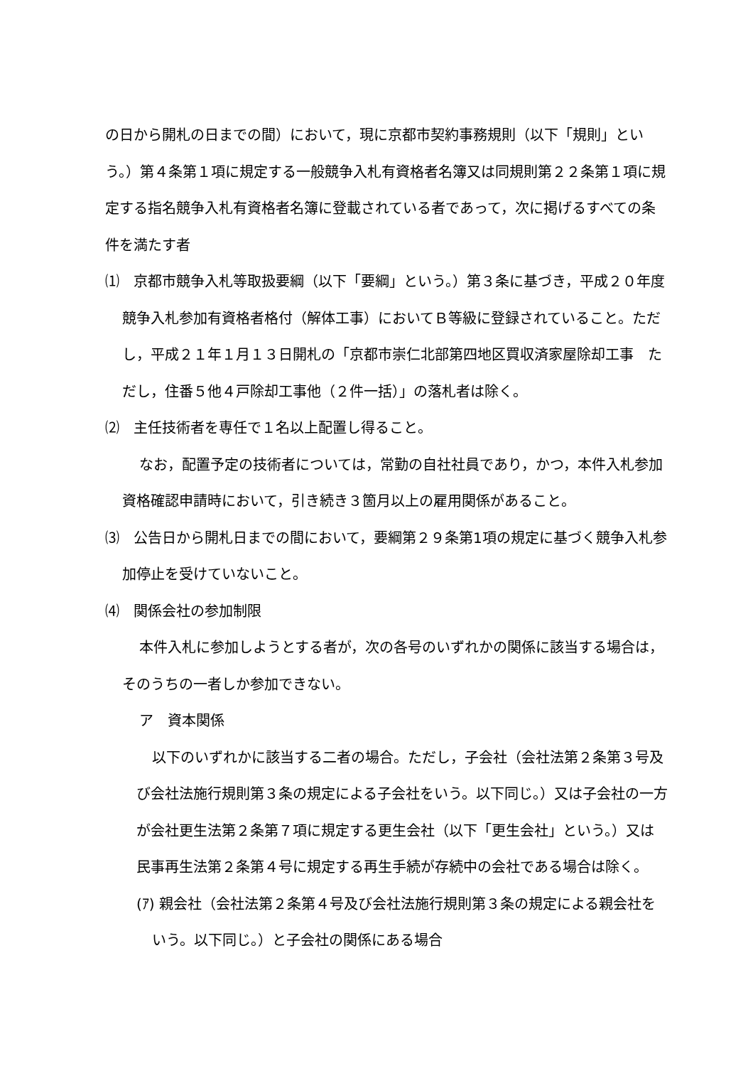の日から開札の日までの間）において，現に京都市契約事務規則（以下「規則」という。）第４条第１項に規定する一般競争入札有資格者名簿又は同規則第２２条第１項に規定する指名競争入札有資格者名簿に登載されている者であって，次に掲げるすべての条件を満たす者
⑴　京都市競争入札等取扱要綱（以下「要綱」という。）第３条に基づき，平成２０年度競争入札参加有資格者格付（解体工事）においてＢ等級に登録されていること。ただし，平成２１年１月１３日開札の「京都市崇仁北部第四地区買収済家屋除却工事　ただし，住番５他４戸除却工事他（２件一括）」の落札者は除く。
⑵　主任技術者を専任で１名以上配置し得ること。
なお，配置予定の技術者については，常勤の自社社員であり，かつ，本件入札参加資格確認申請時において，引き続き３箇月以上の雇用関係があること。
⑶　公告日から開札日までの間において，要綱第２９条第1項の規定に基づく競争入札参加停止を受けていないこと。
⑷　関係会社の参加制限
本件入札に参加しようとする者が，次の各号のいずれかの関係に該当する場合は，そのうちの一者しか参加できない。
ア　資本関係
以下のいずれかに該当する二者の場合。ただし，子会社（会社法第２条第３号及び会社法施行規則第３条の規定による子会社をいう。以下同じ。）又は子会社の一方が会社更生法第２条第７項に規定する更生会社（以下「更生会社」という。）又は民事再生法第２条第４号に規定する再生手続が存続中の会社である場合は除く。
(ｱ) 親会社（会社法第２条第４号及び会社法施行規則第３条の規定による親会社をいう。以下同じ。）と子会社の関係にある場合